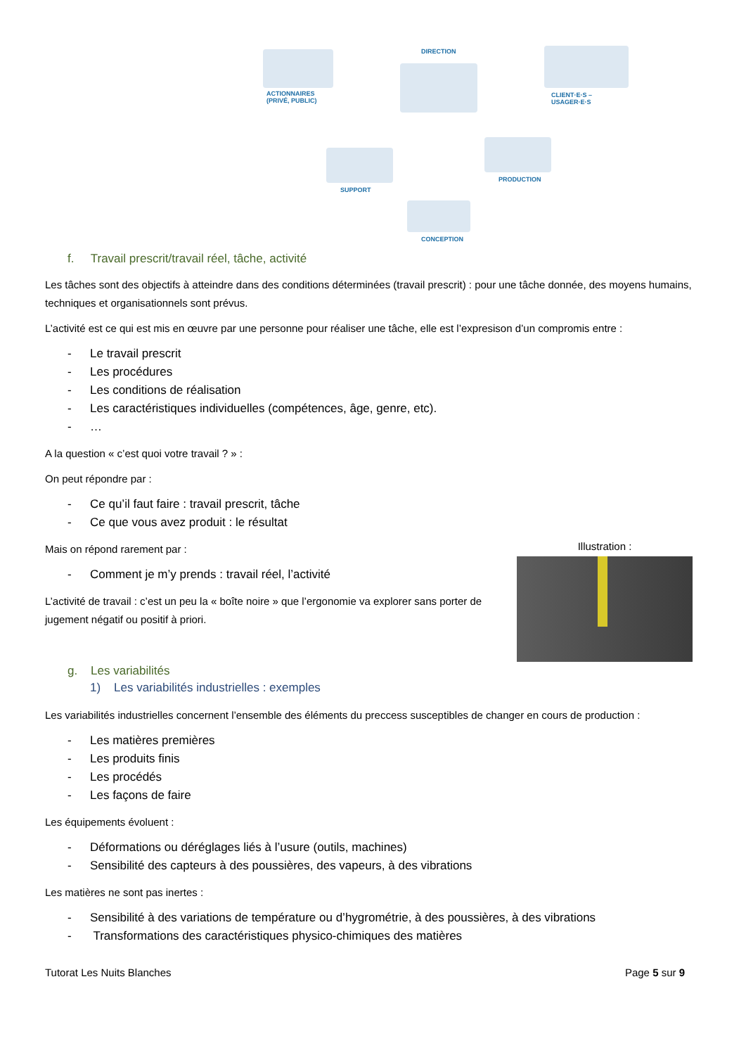DIRECTION
ACTIONNAIRES
(PRIVÉ, PUBLIC)
CLIENT·E·S – USAGER·E·S
SUPPORT
PRODUCTION
CONCEPTION
f. Travail prescrit/travail réel, tâche, activité
Les tâches sont des objectifs à atteindre dans des conditions déterminées (travail prescrit) : pour une tâche donnée, des moyens humains, techniques et organisationnels sont prévus.
L’activité est ce qui est mis en œuvre par une personne pour réaliser une tâche, elle est l’expresison d’un compromis entre :
- Le travail prescrit
- Les procédures
- Les conditions de réalisation
- Les caractéristiques individuelles (compétences, âge, genre, etc).
- …
A la question « c’est quoi votre travail ? » :
On peut répondre par :
- Ce qu’il faut faire : travail prescrit, tâche
- Ce que vous avez produit : le résultat
Illustration :
Mais on répond rarement par :
- Comment je m’y prends : travail réel, l’activité
L’activité de travail : c’est un peu la « boîte noire » que l’ergonomie va explorer sans porter de jugement négatif ou positif à priori.
g. Les variabilités
1) Les variabilités industrielles : exemples
Les variabilités industrielles concernent l’ensemble des éléments du preccess susceptibles de changer en cours de production :
- Les matières premières
- Les produits finis
- Les procédés
- Les façons de faire
Les équipements évoluent :
- Déformations ou déréglages liés à l’usure (outils, machines)
- Sensibilité des capteurs à des poussières, des vapeurs, à des vibrations
Les matières ne sont pas inertes :
- Sensibilité à des variations de température ou d’hygrométrie, à des poussières, à des vibrations
- Transformations des caractéristiques physico-chimiques des matières
Tutorat Les Nuits Blanches Page 5 sur 9